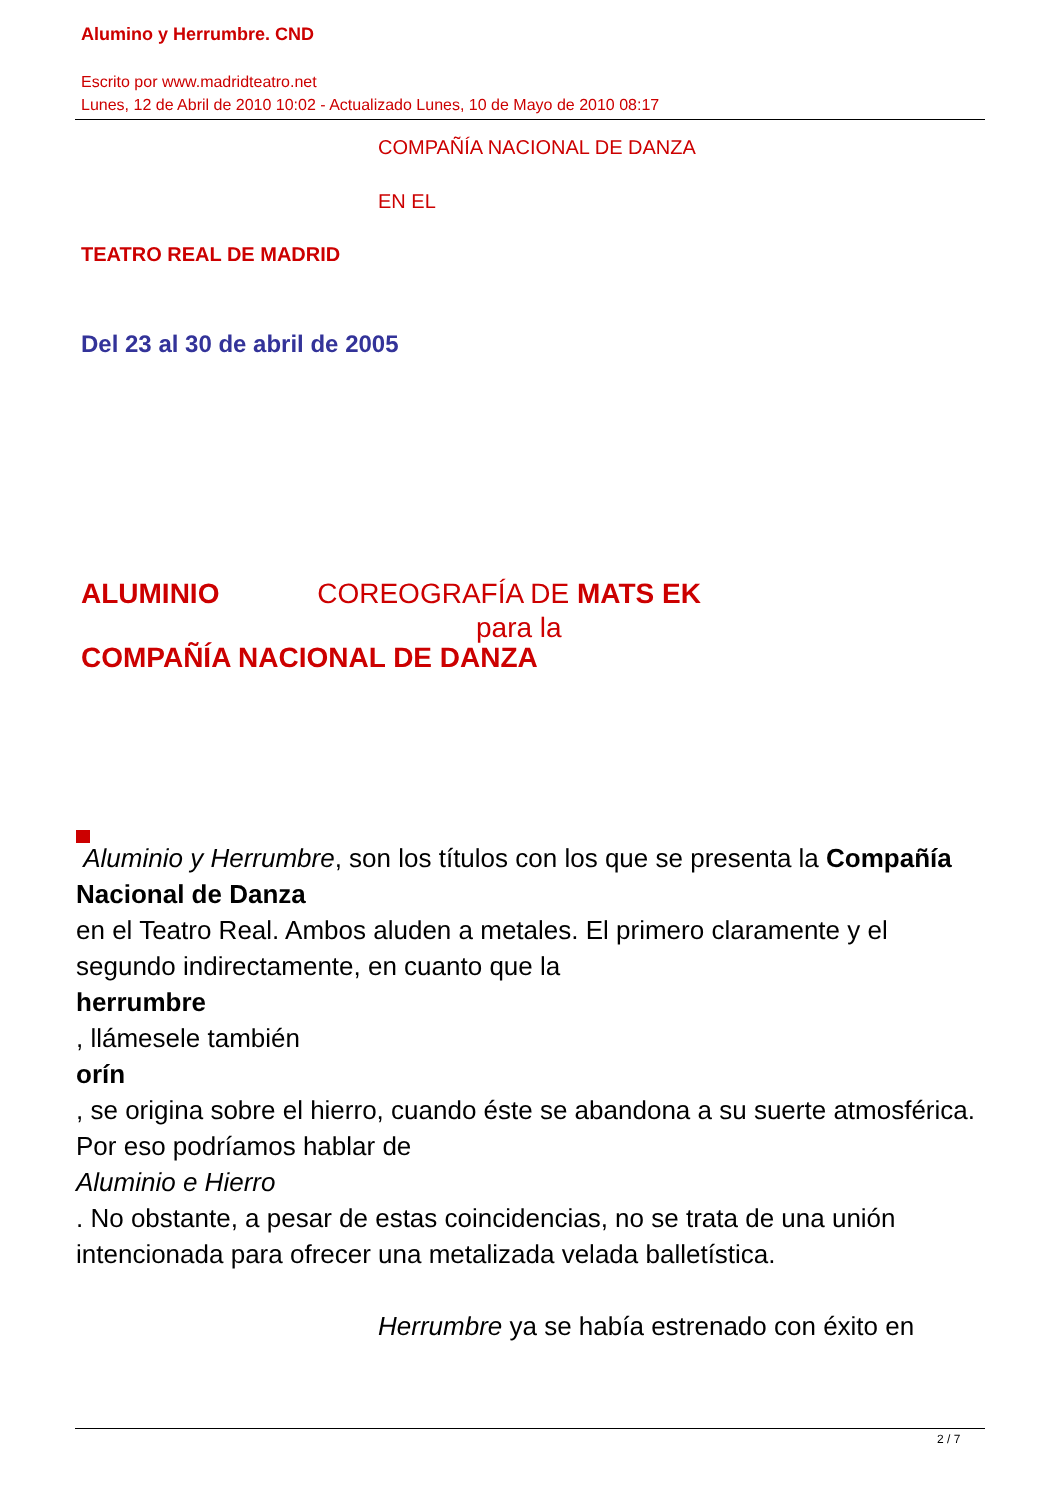Alumino y Herrumbre. CND
Escrito por www.madridteatro.net
Lunes, 12 de Abril de 2010 10:02 - Actualizado Lunes, 10 de Mayo de 2010 08:17
COMPAÑÍA NACIONAL DE DANZA
EN EL
TEATRO REAL DE MADRID
Del 23 al 30 de abril de 2005
ALUMINIO COREOGRAFÍA DE MATS EK
para la
COMPAÑÍA NACIONAL DE DANZA
Aluminio y Herrumbre, son los títulos con los que se presenta la Compañía Nacional de Danza
en el Teatro Real. Ambos aluden a metales. El primero claramente y el segundo indirectamente, en cuanto que la
herrumbre
, llámesele también
orín
, se origina sobre el hierro, cuando éste se abandona a su suerte atmosférica. Por eso podríamos hablar de
Aluminio e Hierro
. No obstante, a pesar de estas coincidencias, no se trata de una unión intencionada para ofrecer una metalizada velada balletística.
Herrumbre ya se había estrenado con éxito en
2 / 7